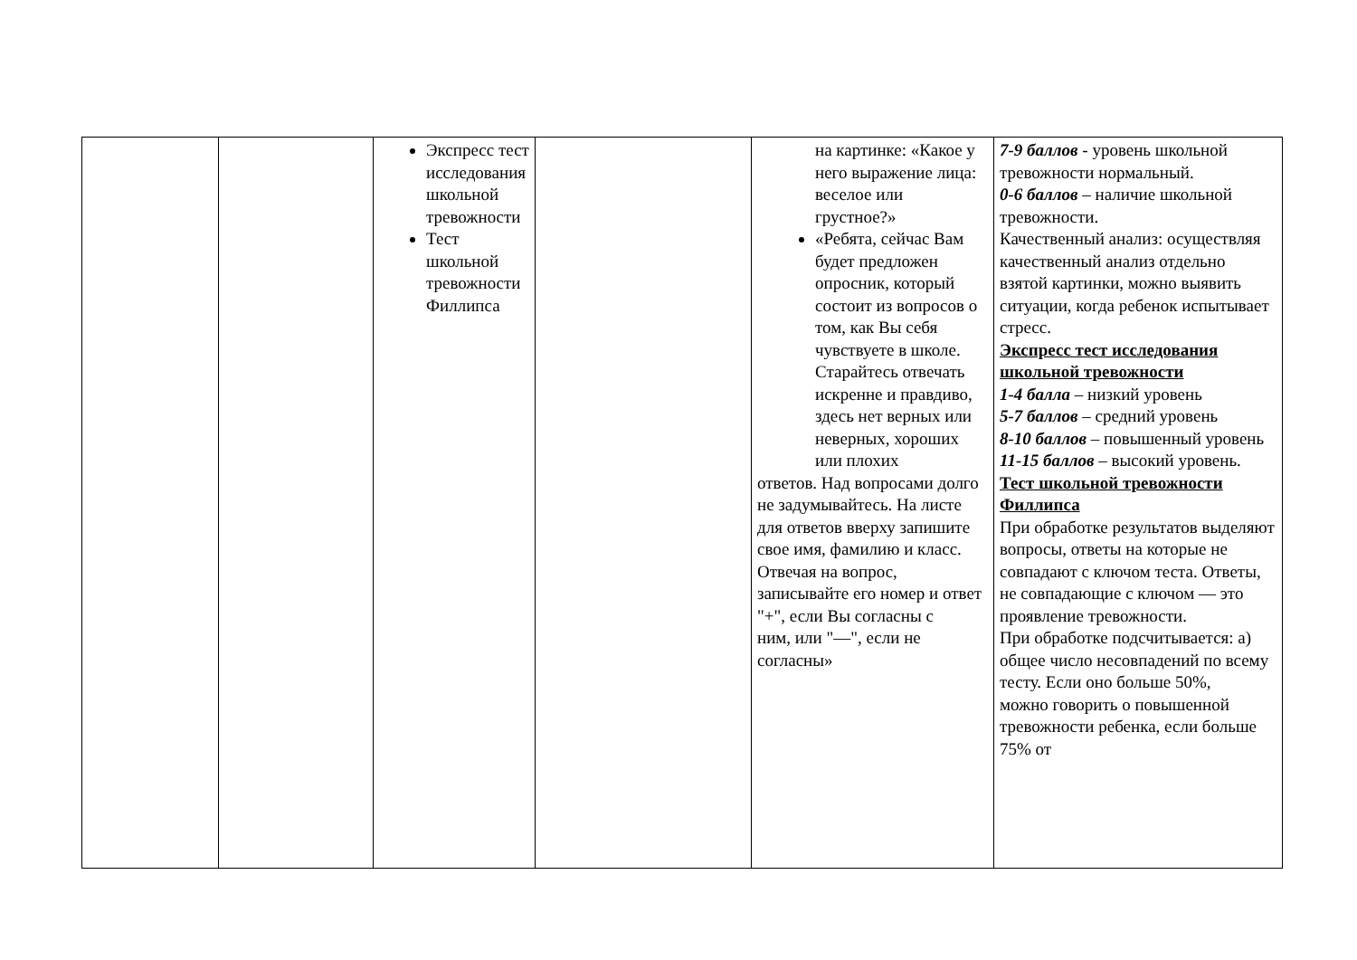| | | Экспресс тест исследования школьной тревожности Тест школьной тревожности Филлипса | | на картинке: «Какое у него выражение лица: веселое или грустное?» «Ребята, сейчас Вам будет предложен опросник, который состоит из вопросов о том, как Вы себя чувствуете в школе. Старайтесь отвечать искренне и правдиво, здесь нет верных или неверных, хороших или плохих ответов. Над вопросами долго не задумывайтесь. На листе для ответов вверху запишите свое имя, фамилию и класс. Отвечая на вопрос, записывайте его номер и ответ "+", если Вы согласны с ним, или "—", если не согласны» | 7-9 баллов - уровень школьной тревожности нормальный. 0-6 баллов – наличие школьной тревожности. Качественный анализ: осуществляя качественный анализ отдельно взятой картинки, можно выявить ситуации, когда ребенок испытывает стресс. Экспресс тест исследования школьной тревожности 1-4 балла – низкий уровень 5-7 баллов – средний уровень 8-10 баллов – повышенный уровень 11-15 баллов – высокий уровень. Тест школьной тревожности Филлипса При обработке результатов выделяют вопросы, ответы на которые не совпадают с ключом теста. Ответы, не совпадающие с ключом — это проявление тревожности. При обработке подсчитывается: а) общее число несовпадений по всему тесту. Если оно больше 50%, можно говорить о повышенной тревожности ребенка, если больше 75% от |